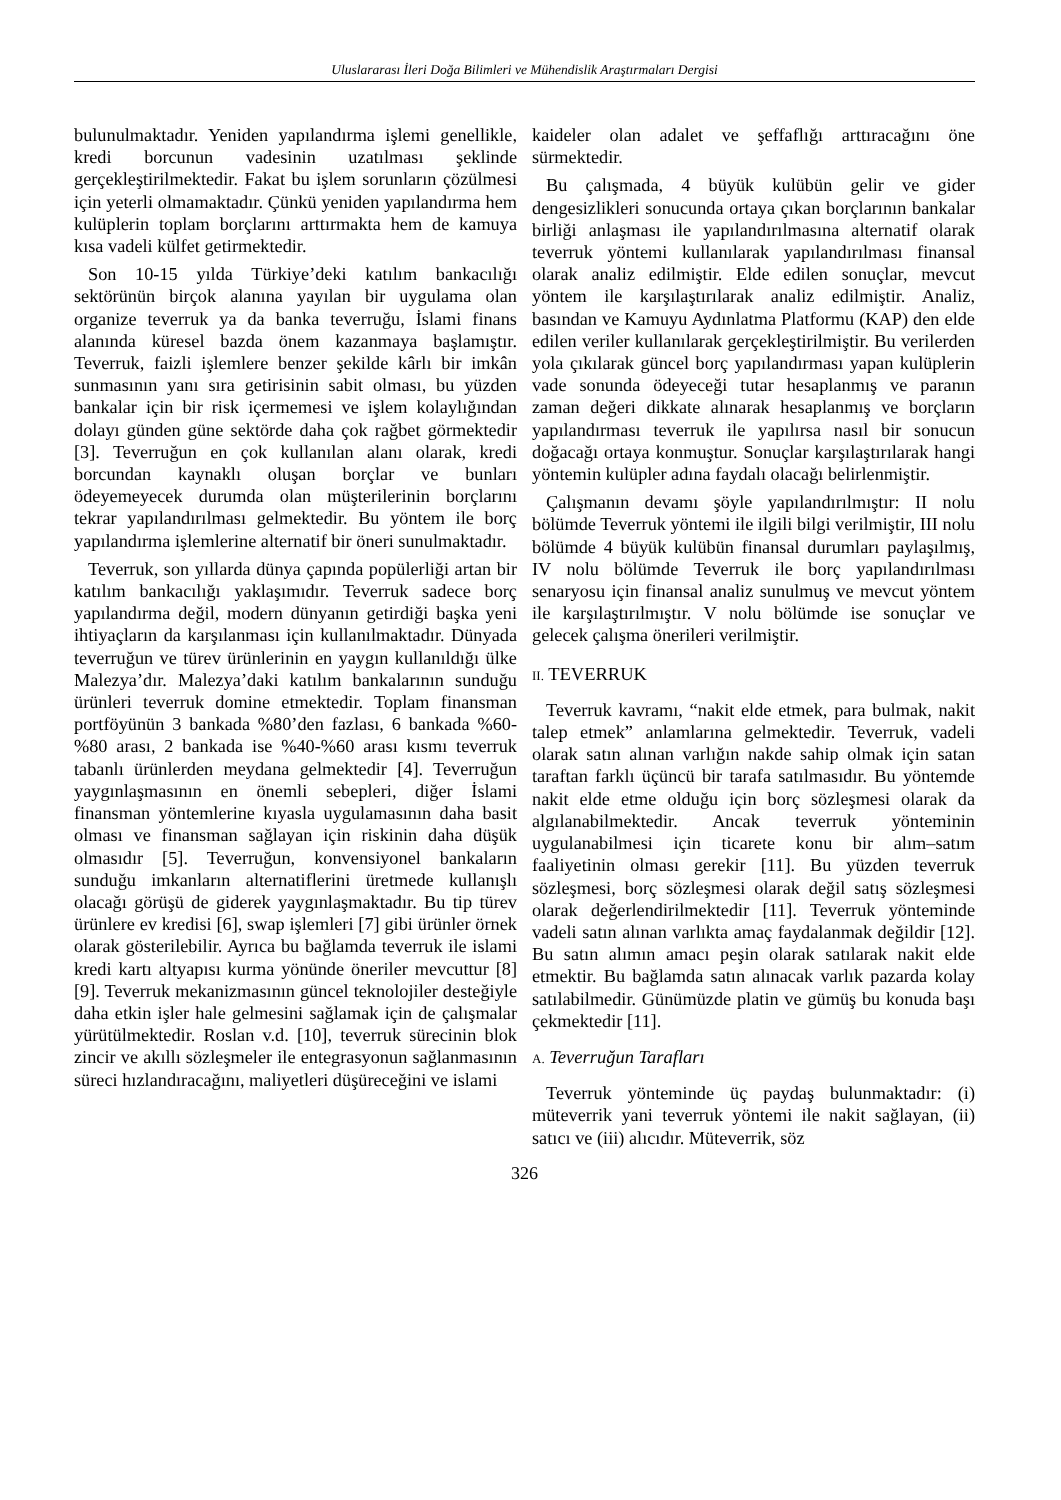Uluslararası İleri Doğa Bilimleri ve Mühendislik Araştırmaları Dergisi
bulunulmaktadır. Yeniden yapılandırma işlemi genellikle, kredi borcunun vadesinin uzatılması şeklinde gerçekleştirilmektedir. Fakat bu işlem sorunların çözülmesi için yeterli olmamaktadır. Çünkü yeniden yapılandırma hem kulüplerin toplam borçlarını arttırmakta hem de kamuya kısa vadeli külfet getirmektedir.
Son 10-15 yılda Türkiye’deki katılım bankacılığı sektörünün birçok alanına yayılan bir uygulama olan organize teverruk ya da banka teverruğu, İslami finans alanında küresel bazda önem kazanmaya başlamıştır. Teverruk, faizli işlemlere benzer şekilde kârlı bir imkân sunmasının yanı sıra getirisinin sabit olması, bu yüzden bankalar için bir risk içermemesi ve işlem kolaylığından dolayı günden güne sektörde daha çok rağbet görmektedir [3]. Teverruğun en çok kullanılan alanı olarak, kredi borcundan kaynaklı oluşan borçlar ve bunları ödeyemeyecek durumda olan müşterilerinin borçlarını tekrar yapılandırılması gelmektedir. Bu yöntem ile borç yapılandırma işlemlerine alternatif bir öneri sunulmaktadır.
Teverruk, son yıllarda dünya çapında popülerliği artan bir katılım bankacılığı yaklaşımıdır. Teverruk sadece borç yapılandırma değil, modern dünyanın getirdiği başka yeni ihtiyaçların da karşılanması için kullanılmaktadır. Dünyada teverruğun ve türev ürünlerinin en yaygın kullanıldığı ülke Malezya’dır. Malezya’daki katılım bankalarının sunduğu ürünleri teverruk domine etmektedir. Toplam finansman portföyünün 3 bankada %80’den fazlası, 6 bankada %60-%80 arası, 2 bankada ise %40-%60 arası kısmı teverruk tabanlı ürünlerden meydana gelmektedir [4]. Teverruğun yaygınlaşmasının en önemli sebepleri, diğer İslami finansman yöntemlerine kıyasla uygulamasının daha basit olması ve finansman sağlayan için riskinin daha düşük olmasıdır [5]. Teverruğun, konvensiyonel bankaların sunduğu imkanların alternatiflerini üretmede kullanışlı olacağı görüşü de giderek yaygınlaşmaktadır. Bu tip türev ürünlere ev kredisi [6], swap işlemleri [7] gibi ürünler örnek olarak gösterilebilir. Ayrıca bu bağlamda teverruk ile islami kredi kartı altyapısı kurma yönünde öneriler mevcuttur [8] [9]. Teverruk mekanizmasının güncel teknolojiler desteğiyle daha etkin işler hale gelmesini sağlamak için de çalışmalar yürütülmektedir. Roslan v.d. [10], teverruk sürecinin blok zincir ve akıllı sözleşmeler ile entegrasyonun sağlanmasının süreci hızlandıracağını, maliyetleri düşüreceğini ve islami
kaideler olan adalet ve şeffaflığı arttıracağını öne sürmektedir.
Bu çalışmada, 4 büyük kulübün gelir ve gider dengesizlikleri sonucunda ortaya çıkan borçlarının bankalar birliği anlaşması ile yapılandırılmasına alternatif olarak teverruk yöntemi kullanılarak yapılandırılması finansal olarak analiz edilmiştir. Elde edilen sonuçlar, mevcut yöntem ile karşılaştırılarak analiz edilmiştir. Analiz, basından ve Kamuyu Aydınlatma Platformu (KAP) den elde edilen veriler kullanılarak gerçekleştirilmiştir. Bu verilerden yola çıkılarak güncel borç yapılandırması yapan kulüplerin vade sonunda ödeyeceği tutar hesaplanmış ve paranın zaman değeri dikkate alınarak hesaplanmış ve borçların yapılandırması teverruk ile yapılırsa nasıl bir sonucun doğacağı ortaya konmuştur. Sonuçlar karşılaştırılarak hangi yöntemin kulüpler adına faydalı olacağı belirlenmiştir.
Çalışmanın devamı şöyle yapılandırılmıştır: II nolu bölümde Teverruk yöntemi ile ilgili bilgi verilmiştir, III nolu bölümde 4 büyük kulübün finansal durumları paylaşılmış, IV nolu bölümde Teverruk ile borç yapılandırılması senaryosu için finansal analiz sunulmuş ve mevcut yöntem ile karşılaştırılmıştır. V nolu bölümde ise sonuçlar ve gelecek çalışma önerileri verilmiştir.
II. TEVERRUK
Teverruk kavramı, “nakit elde etmek, para bulmak, nakit talep etmek” anlamlarına gelmektedir. Teverruk, vadeli olarak satın alınan varlığın nakde sahip olmak için satan taraftan farklı üçüncü bir tarafa satılmasıdır. Bu yöntemde nakit elde etme olduğu için borç sözleşmesi olarak da algılanabilmektedir. Ancak teverruk yönteminin uygulanabilmesi için ticarete konu bir alım–satım faaliyetinin olması gerekir [11]. Bu yüzden teverruk sözleşmesi, borç sözleşmesi olarak değil satış sözleşmesi olarak değerlendirilmektedir [11]. Teverruk yönteminde vadeli satın alınan varlıkta amaç faydalanmak değildir [12]. Bu satın alımın amacı peşin olarak satılarak nakit elde etmektir. Bu bağlamda satın alınacak varlık pazarda kolay satılabilmedir. Günümüzde platin ve gümüş bu konuda başı çekmektedir [11].
A. Teverruğun Tarafları
Teverruk yönteminde üç paydaş bulunmaktadır: (i) müteverrik yani teverruk yöntemi ile nakit sağlayan, (ii) satıcı ve (iii) alıcıdır. Müteverrik, söz
326